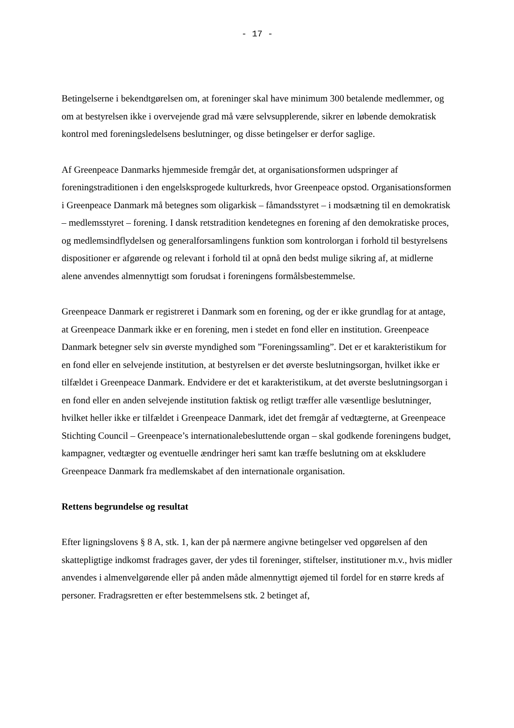- 17 -
Betingelserne i bekendtgørelsen om, at foreninger skal have minimum 300 betalende medlemmer, og om at bestyrelsen ikke i overvejende grad må være selvsupplerende, sikrer en løbende demokratisk kontrol med foreningsledelsens beslutninger, og disse betingelser er derfor saglige.
Af Greenpeace Danmarks hjemmeside fremgår det, at organisationsformen udspringer af foreningstraditionen i den engelsksprogede kulturkreds, hvor Greenpeace opstod. Organi­sationsformen i Greenpeace Danmark må betegnes som oligarkisk – fåmandsstyret – i modsætning til en demokratisk – medlemsstyret – forening. I dansk retstradition kendetegnes en forening af den demokratiske proces, og medlemsindflydelsen og generalforsamlingens funktion som kontrolorgan i forhold til bestyrelsens dispositioner er afgørende og relevant i forhold til at opnå den bedst mulige sikring af, at midlerne alene anvendes almennyttigt som forudsat i foreningens formålsbestemmelse.
Greenpeace Danmark er registreret i Danmark som en forening, og der er ikke grundlag for at antage, at Greenpeace Danmark ikke er en forening, men i stedet en fond eller en institution. Greenpeace Danmark betegner selv sin øverste myndighed som ”Foreningssamling”. Det er et karakteristikum for en fond eller en selvejende institution, at bestyrelsen er det øverste beslutningsorgan, hvilket ikke er tilfældet i Greenpeace Danmark. Endvidere er det et karakteristikum, at det øverste beslutningsorgan i en fond eller en anden selvejende institution faktisk og retligt træffer alle væsentlige beslutninger, hvilket heller ikke er tilfældet i Greenpeace Danmark, idet det fremgår af vedtægterne, at Greenpeace Stichting Council – Greenpeace’s internationalebesluttende organ – skal godkende foreningens budget, kampagner, vedtægter og eventuelle ændringer heri samt kan træffe beslutning om at ekskludere Greenpeace Danmark fra medlemskabet af den internationale organisation.
Rettens begrundelse og resultat
Efter ligningslovens § 8 A, stk. 1, kan der på nærmere angivne betingelser ved opgørelsen af den skattepligtige indkomst fradrages gaver, der ydes til foreninger, stiftelser, institutioner m.v., hvis midler anvendes i almenvelgørende eller på anden måde almennyttigt øjemed til fordel for en større kreds af personer. Fradragsretten er efter bestemmelsens stk. 2 betinget af,